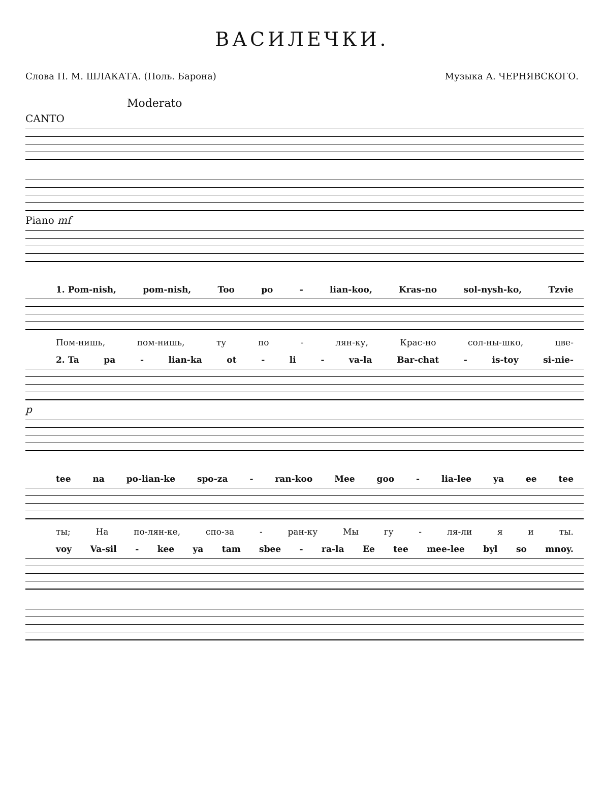ВАСИЛЕЧКИ.
Слова П. М. ШЛАКАТА. (Поль. Барона) Музыка А. ЧЕРНЯВСКОГО.
Moderato
CANTO
Piano mf
1. Pom-nish, pom-nish, Too po - lian-koo, Kras-no sol-nysh-ko, Tzvie
Пом-нишь, пом-нишь, ту по - лян-ку, Крас-но сол-ны-шко, цве-
2. Ta pa - lian-ka ot - li - va-la Bar-chat - is-toy si-nie-
p
tee na po-lian-ke spo-za - ran-koo Mee goo - lia-lee ya ee tee
ты; На по-лян-ке, спо-за - ран-ку Мы гу - ля-ли я и ты.
voy Va-sil - kee ya tam sbee - ra-la Ee tee mee-lee byl so mnoy.